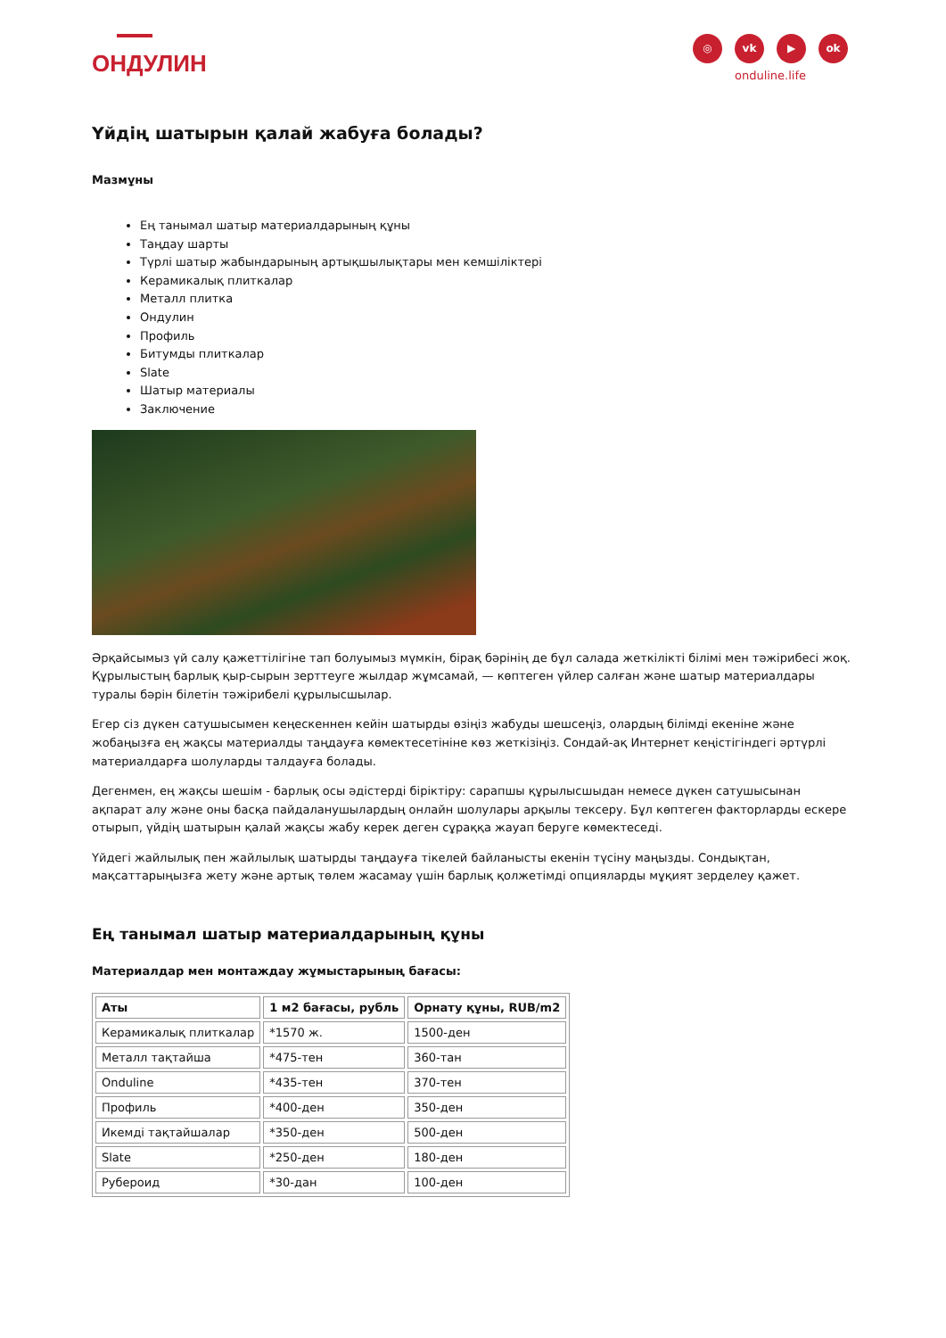ОНДУЛИН
◎ vk ▶ ok
onduline.life
Үйдің шатырын қалай жабуға болады?
Мазмұны
Ең танымал шатыр материалдарының құны
Таңдау шарты
Түрлі шатыр жабындарының артықшылықтары мен кемшіліктері
Керамикалық плиткалар
Металл плитка
Ондулин
Профиль
Битумды плиткалар
Slate
Шатыр материалы
Заключение
Әрқайсымыз үй салу қажеттілігіне тап болуымыз мүмкін, бірақ бәрінің де бұл салада жеткілікті білімі мен тәжірибесі жоқ. Құрылыстың барлық қыр-сырын зерттеуге жылдар жұмсамай, — көптеген үйлер салған және шатыр материалдары туралы бәрін білетін тәжірибелі құрылысшылар.
Егер сіз дүкен сатушысымен кеңескеннен кейін шатырды өзіңіз жабуды шешсеңіз, олардың білімді екеніне және жобаңызға ең жақсы материалды таңдауға көмектесетініне көз жеткізіңіз. Сондай-ақ Интернет кеңістігіндегі әртүрлі материалдарға шолуларды талдауға болады.
Дегенмен, ең жақсы шешім - барлық осы әдістерді біріктіру: сарапшы құрылысшыдан немесе дүкен сатушысынан ақпарат алу және оны басқа пайдаланушылардың онлайн шолулары арқылы тексеру. Бұл көптеген факторларды ескере отырып, үйдің шатырын қалай жақсы жабу керек деген сұраққа жауап беруге көмектеседі.
Үйдегі жайлылық пен жайлылық шатырды таңдауға тікелей байланысты екенін түсіну маңызды. Сондықтан, мақсаттарыңызға жету және артық төлем жасамау үшін барлық қолжетімді опцияларды мұқият зерделеу қажет.
Ең танымал шатыр материалдарының құны
Материалдар мен монтаждау жұмыстарының бағасы:
| Аты | 1 м2 бағасы, рубль | Орнату құны, RUB/m2 |
| --- | --- | --- |
| Керамикалық плиткалар | *1570 ж. | 1500-ден |
| Металл тақтайша | *475-тен | 360-тан |
| Onduline | *435-тен | 370-тен |
| Профиль | *400-ден | 350-ден |
| Икемді тақтайшалар | *350-ден | 500-ден |
| Slate | *250-ден | 180-ден |
| Рубероид | *30-дан | 100-ден |